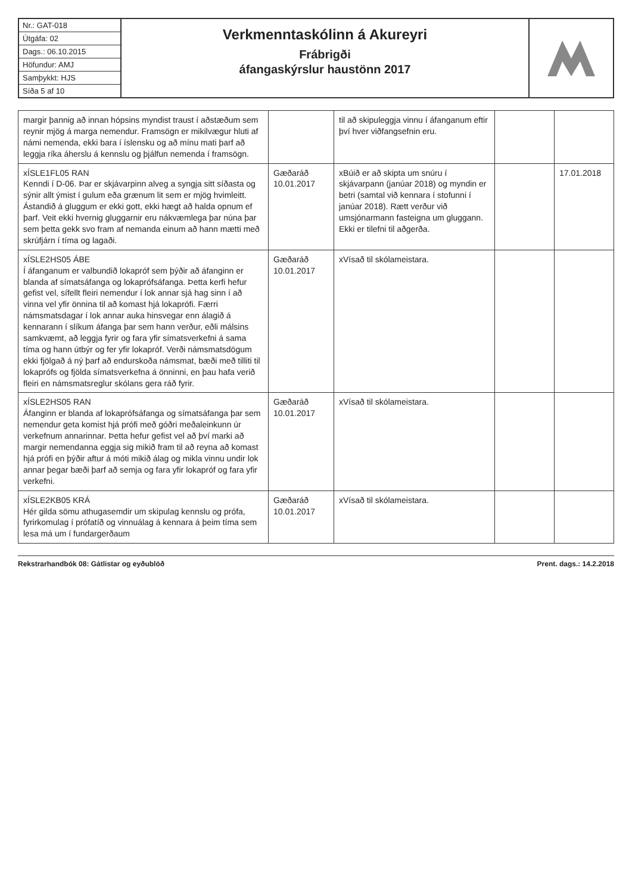Nr.: GAT-018
Útgáfa: 02
Dags.: 06.10.2015
Höfundur: AMJ
Samþykkt: HJS
Síða 5 af 10
Verkmenntaskólinn á Akureyri
Frábrigði
áfangaskýrslur haustönn 2017
| margir þannig að innan hópsins myndist traust í aðstæðum sem reynir mjög á marga nemendur. Framsögn er mikilvægur hluti af námi nemenda, ekki bara í íslensku og að mínu mati þarf að leggja ríka áherslu á kennslu og þjálfun nemenda í framsögn. | | til að skipuleggja vinnu í áfanganum eftir því hver viðfangsefnin eru. | | |
| xÍSLE1FL05 RAN Kenndi í D-06. Þar er skjávarpinn alveg a syngja sitt síðasta og sýnir allt ýmist í gulum eða grænum lit sem er mjög hvimleitt. Ástandið á gluggum er ekki gott, ekki hægt að halda opnum ef þarf. Veit ekki hvernig gluggarnir eru nákvæmlega þar núna þar sem þetta gekk svo fram af nemanda einum að hann mætti með skrúfjárn í tíma og lagaði. | Gæðaráð 10.01.2017 | xBúið er að skipta um snúru í skjávarpann (janúar 2018) og myndin er betri (samtal við kennara í stofunni í janúar 2018). Rætt verður við umsjónarmann fasteigna um gluggann. Ekki er tilefni til aðgerða. | | 17.01.2018 |
| xÍSLE2HS05 ÁBE Í áfanganum er valbundið lokapróf sem þýðir að áfanginn er blanda af símatsáfanga og lokaprófsáfanga. Þetta kerfi hefur gefist vel, sífellt fleiri nemendur í lok annar sjá hag sinn í að vinna vel yfir önnina til að komast hjá lokaprófi. Færri námsmatsdagar í lok annar auka hinsvegar enn álagið á kennarann í slíkum áfanga þar sem hann verður, eðli málsins samkvæmt, að leggja fyrir og fara yfir símatsverkefni á sama tíma og hann útbýr og fer yfir lokapróf. Verði námsmatsdögum ekki fjölgað á ný þarf að endurskoða námsmat, bæði með tilliti til lokaprófs og fjölda símatsverkefna á önninni, en þau hafa verið fleiri en námsmatsreglur skólans gera ráð fyrir. | Gæðaráð 10.01.2017 | xVísað til skólameistara. | | |
| xÍSLE2HS05 RAN Áfanginn er blanda af lokaprófsáfanga og símatsáfanga þar sem nemendur geta komist hjá prófi með góðri meðaleinkunn úr verkefnum annarinnar. Þetta hefur gefist vel að því marki að margir nemendanna eggja sig mikið fram til að reyna að komast hjá prófi en þýðir aftur á móti mikið álag og mikla vinnu undir lok annar þegar bæði þarf að semja og fara yfir lokapróf og fara yfir verkefni. | Gæðaráð 10.01.2017 | xVísað til skólameistara. | | |
| xÍSLE2KB05 KRÁ Hér gilda sömu athugasemdir um skipulag kennslu og prófa, fyrirkomulag í prófatíð og vinnuálag á kennara á þeim tíma sem lesa má um í fundargerðaum | Gæðaráð 10.01.2017 | xVísað til skólameistara. | | |
Rekstrarhandbók 08: Gátlistar og eyðublöð Prent. dags.: 14.2.2018